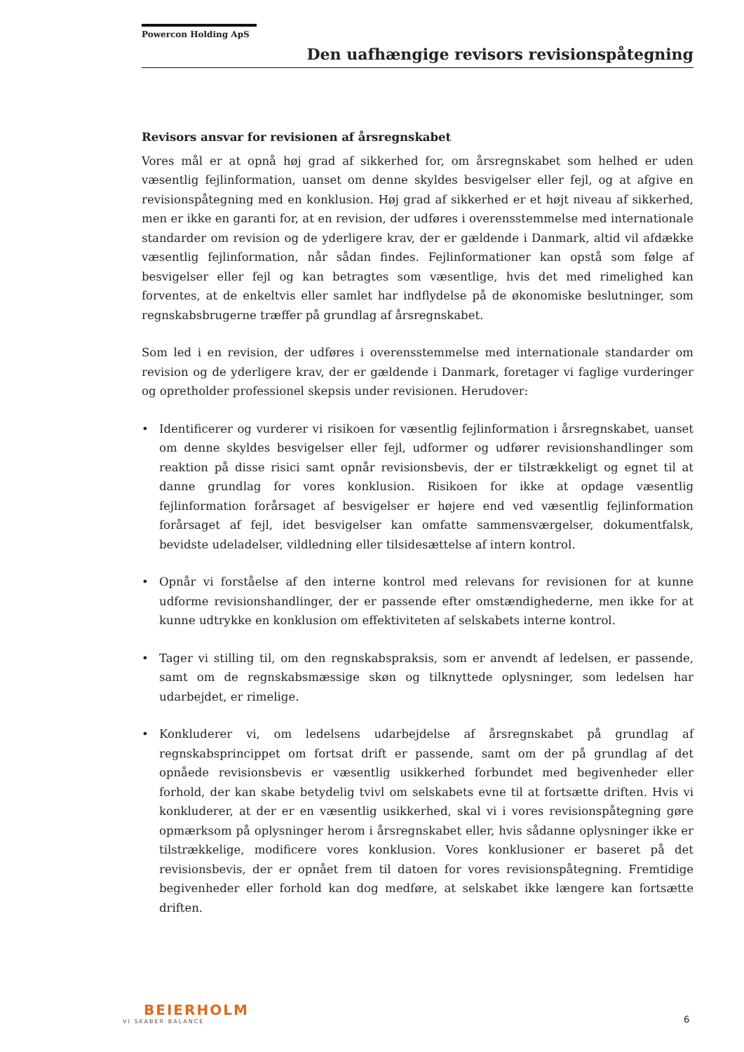Powercon Holding ApS
Den uafhængige revisors revisionspåtegning
Revisors ansvar for revisionen af årsregnskabet
Vores mål er at opnå høj grad af sikkerhed for, om årsregnskabet som helhed er uden væsentlig fejlinformation, uanset om denne skyldes besvigelser eller fejl, og at afgive en revisionspåtegning med en konklusion. Høj grad af sikkerhed er et højt niveau af sikkerhed, men er ikke en garanti for, at en revision, der udføres i overensstemmelse med internationale standarder om revision og de yderligere krav, der er gældende i Danmark, altid vil afdække væsentlig fejlinformation, når sådan findes. Fejlinformationer kan opstå som følge af besvigelser eller fejl og kan betragtes som væsentlige, hvis det med rimelighed kan forventes, at de enkeltvis eller samlet har indflydelse på de økonomiske beslutninger, som regnskabsbrugerne træffer på grundlag af årsregnskabet.
Som led i en revision, der udføres i overensstemmelse med internationale standarder om revision og de yderligere krav, der er gældende i Danmark, foretager vi faglige vurderinger og opretholder professionel skepsis under revisionen. Herudover:
• Identificerer og vurderer vi risikoen for væsentlig fejlinformation i årsregnskabet, uanset om denne skyldes besvigelser eller fejl, udformer og udfører revisionshandlinger som reaktion på disse risici samt opnår revisionsbevis, der er tilstrækkeligt og egnet til at danne grundlag for vores konklusion. Risikoen for ikke at opdage væsentlig fejlinformation forårsaget af besvigelser er højere end ved væsentlig fejlinformation forårsaget af fejl, idet besvigelser kan omfatte sammensværgelser, dokumentfalsk, bevidste udeladelser, vildledning eller tilsidesættelse af intern kontrol.
• Opnår vi forståelse af den interne kontrol med relevans for revisionen for at kunne udforme revisionshandlinger, der er passende efter omstændighederne, men ikke for at kunne udtrykke en konklusion om effektiviteten af selskabets interne kontrol.
• Tager vi stilling til, om den regnskabspraksis, som er anvendt af ledelsen, er passende, samt om de regnskabsmæssige skøn og tilknyttede oplysninger, som ledelsen har udarbejdet, er rimelige.
• Konkluderer vi, om ledelsens udarbejdelse af årsregnskabet på grundlag af regnskabsprincippet om fortsat drift er passende, samt om der på grundlag af det opnåede revisionsbevis er væsentlig usikkerhed forbundet med begivenheder eller forhold, der kan skabe betydelig tvivl om selskabets evne til at fortsætte driften. Hvis vi konkluderer, at der er en væsentlig usikkerhed, skal vi i vores revisionspåtegning gøre opmærksom på oplysninger herom i årsregnskabet eller, hvis sådanne oplysninger ikke er tilstrækkelige, modificere vores konklusion. Vores konklusioner er baseret på det revisionsbevis, der er opnået frem til datoen for vores revisionspåtegning. Fremtidige begivenheder eller forhold kan dog medføre, at selskabet ikke længere kan fortsætte driften.
BEIERHOLM
VI SKABER BALANCE
6